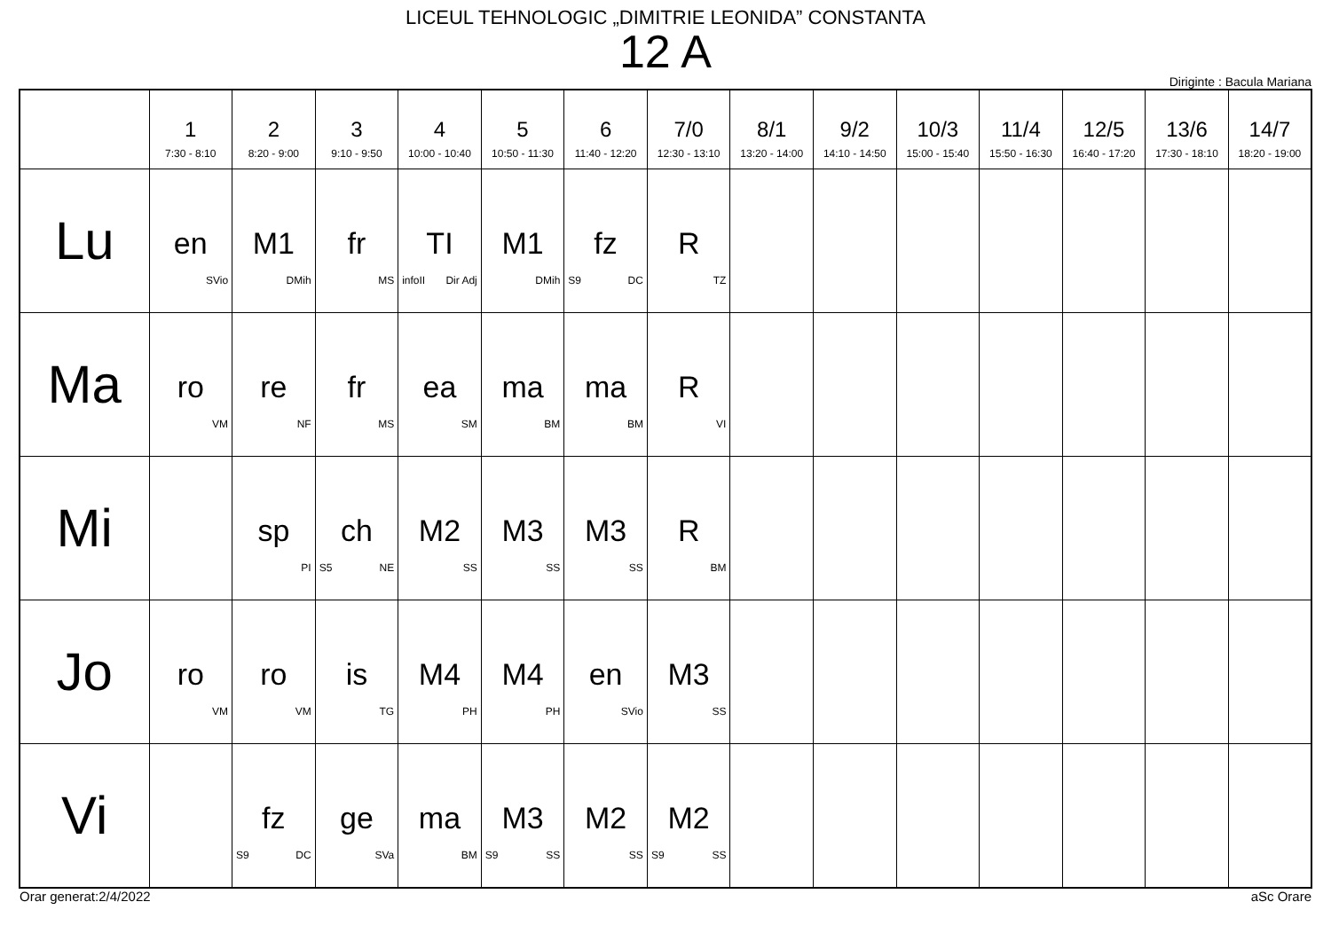LICEUL TEHNOLOGIC „DIMITRIE LEONIDA” CONSTANTA
12 A
Diriginte : Bacula Mariana
| | 1 7:30 - 8:10 | 2 8:20 - 9:00 | 3 9:10 - 9:50 | 4 10:00 - 10:40 | 5 10:50 - 11:30 | 6 11:40 - 12:20 | 7/0 12:30 - 13:10 | 8/1 13:20 - 14:00 | 9/2 14:10 - 14:50 | 10/3 15:00 - 15:40 | 11/4 15:50 - 16:30 | 12/5 16:40 - 17:20 | 13/6 17:30 - 18:10 | 14/7 18:20 - 19:00 |
| --- | --- | --- | --- | --- | --- | --- | --- | --- | --- | --- | --- | --- | --- | --- |
| Lu | en SVio | M1 DMih | fr MS | TI infoII Dir Adj | M1 DMih | fz S9 DC | R TZ | | | | | | | |
| Ma | ro VM | re NF | fr MS | ea SM | ma BM | ma BM | R VI | | | | | | | |
| Mi | | sp PI | ch S5 NE | M2 SS | M3 SS | M3 SS | R BM | | | | | | | |
| Jo | ro VM | ro VM | is TG | M4 PH | M4 PH | en SVio | M3 SS | | | | | | | |
| Vi | | fz S9 DC | ge SVa | ma BM | M3 S9 SS | M2 SS | M2 S9 SS | | | | | | | |
Orar generat:2/4/2022 aSc Orare